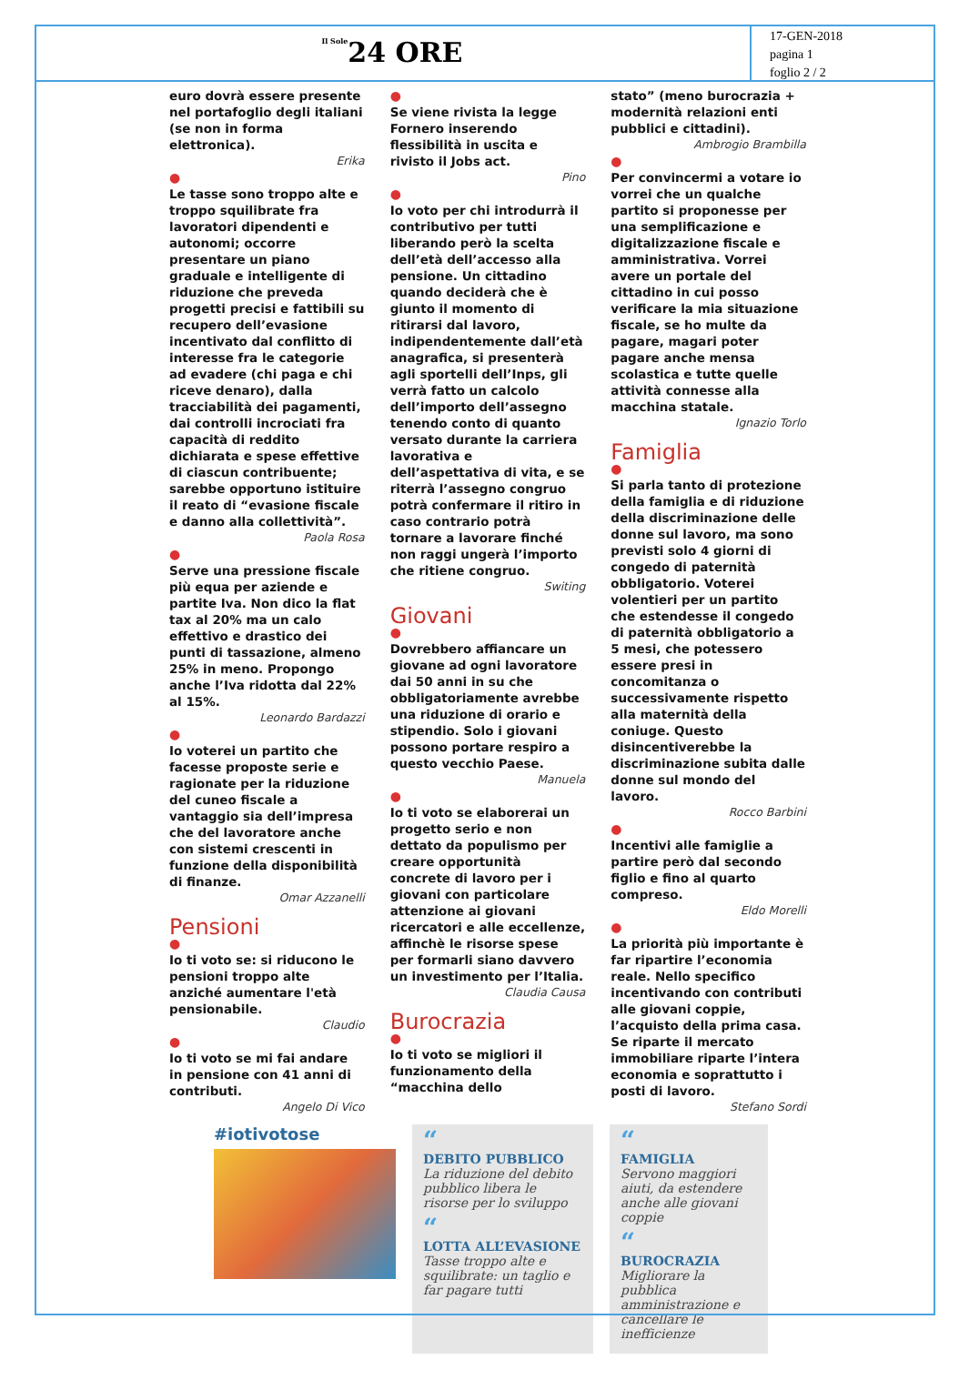Il Sole24 ORE
17-GEN-2018
pagina 1
foglio 2 / 2
euro dovrà essere presente nel portafoglio degli italiani (se non in forma elettronica).
Erika
●
Le tasse sono troppo alte e troppo squilibrate fra lavoratori dipendenti e autonomi; occorre presentare un piano graduale e intelligente di riduzione che preveda progetti precisi e fattibili su recupero dell’evasione incentivato dal conflitto di interesse fra le categorie ad evadere (chi paga e chi riceve denaro), dalla tracciabilità dei pagamenti, dai controlli incrociati fra capacità di reddito dichiarata e spese effettive di ciascun contribuente; sarebbe opportuno istituire il reato di “evasione fiscale e danno alla collettività”.
Paola Rosa
●
Serve una pressione fiscale più equa per aziende e partite Iva. Non dico la flat tax al 20% ma un calo effettivo e drastico dei punti di tassazione, almeno 25% in meno. Propongo anche l’Iva ridotta dal 22% al 15%.
Leonardo Bardazzi
●
Io voterei un partito che facesse proposte serie e ragionate per la riduzione del cuneo fiscale a vantaggio sia dell’impresa che del lavoratore anche con sistemi crescenti in funzione della disponibilità di finanze.
Omar Azzanelli
Pensioni
●
Io ti voto se: si riducono le pensioni troppo alte anziché aumentare l'età pensionabile.
Claudio
●
Io ti voto se mi fai andare in pensione con 41 anni di contributi.
Angelo Di Vico
●
Se viene rivista la legge Fornero inserendo flessibilità in uscita e rivisto il Jobs act.
Pino
●
Io voto per chi introdurrà il contributivo per tutti liberando però la scelta dell’età dell’accesso alla pensione. Un cittadino quando deciderà che è giunto il momento di ritirarsi dal lavoro, indipendentemente dall’età anagrafica, si presenterà agli sportelli dell’Inps, gli verrà fatto un calcolo dell’importo dell’assegno tenendo conto di quanto versato durante la carriera lavorativa e dell’aspettativa di vita, e se riterrà l’assegno congruo potrà confermare il ritiro in caso contrario potrà tornare a lavorare finché non raggi ungerà l’importo che ritiene congruo.
Switing
Giovani
●
Dovrebbero affiancare un giovane ad ogni lavoratore dai 50 anni in su che obbligatoriamente avrebbe una riduzione di orario e stipendio. Solo i giovani possono portare respiro a questo vecchio Paese.
Manuela
●
Io ti voto se elaborerai un progetto serio e non dettato da populismo per creare opportunità concrete di lavoro per i giovani con particolare attenzione ai giovani ricercatori e alle eccellenze, affinchè le risorse spese per formarli siano davvero un investimento per l’Italia.
Claudia Causa
Burocrazia
●
Io ti voto se migliori il funzionamento della “macchina dello
stato” (meno burocrazia + modernità relazioni enti pubblici e cittadini).
Ambrogio Brambilla
●
Per convincermi a votare io vorrei che un qualche partito si proponesse per una semplificazione e digitalizzazione fiscale e amministrativa. Vorrei avere un portale del cittadino in cui posso verificare la mia situazione fiscale, se ho multe da pagare, magari poter pagare anche mensa scolastica e tutte quelle attività connesse alla macchina statale.
Ignazio Torlo
Famiglia
●
Si parla tanto di protezione della famiglia e di riduzione della discriminazione delle donne sul lavoro, ma sono previsti solo 4 giorni di congedo di paternità obbligatorio. Voterei volentieri per un partito che estendesse il congedo di paternità obbligatorio a 5 mesi, che potessero essere presi in concomitanza o successivamente rispetto alla maternità della coniuge. Questo disincentiverebbe la discriminazione subita dalle donne sul mondo del lavoro.
Rocco Barbini
●
Incentivi alle famiglie a partire però dal secondo figlio e fino al quarto compreso.
Eldo Morelli
●
La priorità più importante è far ripartire l’economia reale. Nello specifico incentivando con contributi alle giovani coppie, l’acquisto della prima casa. Se riparte il mercato immobiliare riparte l’intera economia e soprattutto i posti di lavoro.
Stefano Sordi
#iotivotose
“
DEBITO PUBBLICO
La riduzione del debito pubblico libera le risorse per lo sviluppo
“
LOTTA ALL’EVASIONE
Tasse troppo alte e squilibrate: un taglio e far pagare tutti
“
FAMIGLIA
Servono maggiori aiuti, da estendere anche alle giovani coppie
“
BUROCRAZIA
Migliorare la pubblica amministrazione e cancellare le inefficienze